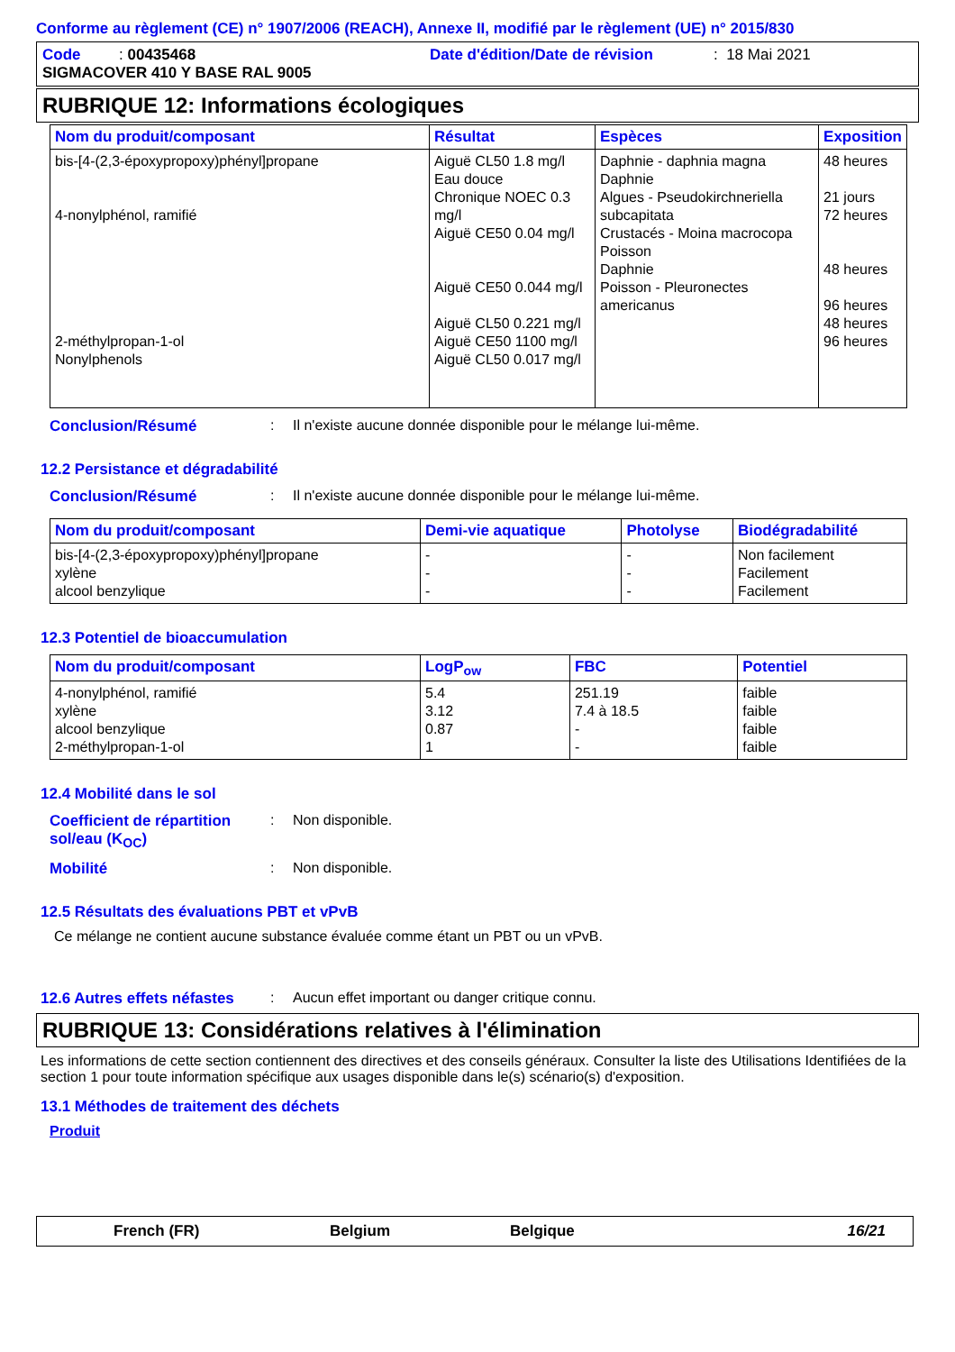Conforme au règlement (CE) n° 1907/2006 (REACH), Annexe II, modifié par le règlement (UE) n° 2015/830
Code : 00435468 Date d'édition/Date de révision: 18 Mai 2021
SIGMACOVER 410 Y BASE RAL 9005
RUBRIQUE 12: Informations écologiques
| Nom du produit/composant | Résultat | Espèces | Exposition |
| --- | --- | --- | --- |
| bis-[4-(2,3-époxypropoxy)phényl]propane 4-nonylphénol, ramifié 2-méthylpropan-1-ol Nonylphenols | Aiguë CL50 1.8 mg/l Eau douce Chronique NOEC 0.3 mg/l Aiguë CE50 0.04 mg/l Aiguë CE50 0.044 mg/l Aiguë CL50 0.221 mg/l Aiguë CE50 1100 mg/l Aiguë CL50 0.017 mg/l | Daphnie - daphnia magna Daphnie Algues - Pseudokirchneriella subcapitata Crustacés - Moina macrocopa Poisson Daphnie Poisson - Pleuronectes americanus | 48 heures 21 jours 72 heures 48 heures 96 heures 48 heures 96 heures |
Conclusion/Résumé: Il n'existe aucune donnée disponible pour le mélange lui-même.
12.2 Persistance et dégradabilité
Conclusion/Résumé: Il n'existe aucune donnée disponible pour le mélange lui-même.
| Nom du produit/composant | Demi-vie aquatique | Photolyse | Biodégradabilité |
| --- | --- | --- | --- |
| bis-[4-(2,3-époxypropoxy)phényl]propane xylène alcool benzylique | - - - | - - - | Non facilement Facilement Facilement |
12.3 Potentiel de bioaccumulation
| Nom du produit/composant | LogP<sub>ow</sub> | FBC | Potentiel |
| --- | --- | --- | --- |
| 4-nonylphénol, ramifié xylène alcool benzylique 2-méthylpropan-1-ol | 5.4 3.12 0.87 1 | 251.19 7.4 à 18.5 - - | faible faible faible faible |
12.4 Mobilité dans le sol
Coefficient de répartition sol/eau (K<sub>OC</sub>): Non disponible.
Mobilité: Non disponible.
12.5 Résultats des évaluations PBT et vPvB
Ce mélange ne contient aucune substance évaluée comme étant un PBT ou un vPvB.
12.6 Autres effets néfastes: Aucun effet important ou danger critique connu.
RUBRIQUE 13: Considérations relatives à l'élimination
Les informations de cette section contiennent des directives et des conseils généraux. Consulter la liste des Utilisations Identifiées de la section 1 pour toute information spécifique aux usages disponible dans le(s) scénario(s) d'exposition.
13.1 Méthodes de traitement des déchets
Produit
French (FR) Belgium Belgique 16/21